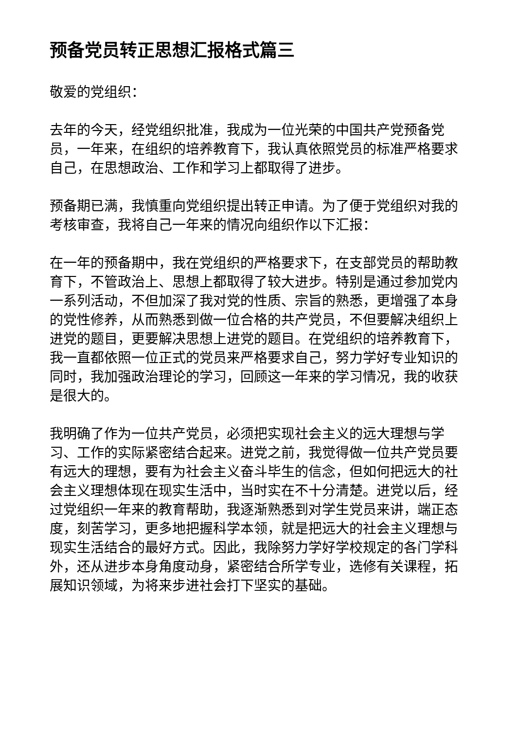预备党员转正思想汇报格式篇三
敬爱的党组织：
去年的今天，经党组织批准，我成为一位光荣的中国共产党预备党员，一年来，在组织的培养教育下，我认真依照党员的标准严格要求自己，在思想政治、工作和学习上都取得了进步。
预备期已满，我慎重向党组织提出转正申请。为了便于党组织对我的考核审查，我将自己一年来的情况向组织作以下汇报：
在一年的预备期中，我在党组织的严格要求下，在支部党员的帮助教育下，不管政治上、思想上都取得了较大进步。特别是通过参加党内一系列活动，不但加深了我对党的性质、宗旨的熟悉，更增强了本身的党性修养，从而熟悉到做一位合格的共产党员，不但要解决组织上进党的题目，更要解决思想上进党的题目。在党组织的培养教育下，我一直都依照一位正式的党员来严格要求自己，努力学好专业知识的同时，我加强政治理论的学习，回顾这一年来的学习情况，我的收获是很大的。
我明确了作为一位共产党员，必须把实现社会主义的远大理想与学习、工作的实际紧密结合起来。进党之前，我觉得做一位共产党员要有远大的理想，要有为社会主义奋斗毕生的信念，但如何把远大的社会主义理想体现在现实生活中，当时实在不十分清楚。进党以后，经过党组织一年来的教育帮助，我逐渐熟悉到对学生党员来讲，端正态度，刻苦学习，更多地把握科学本领，就是把远大的社会主义理想与现实生活结合的最好方式。因此，我除努力学好学校规定的各门学科外，还从进步本身角度动身，紧密结合所学专业，选修有关课程，拓展知识领域，为将来步进社会打下坚实的基础。